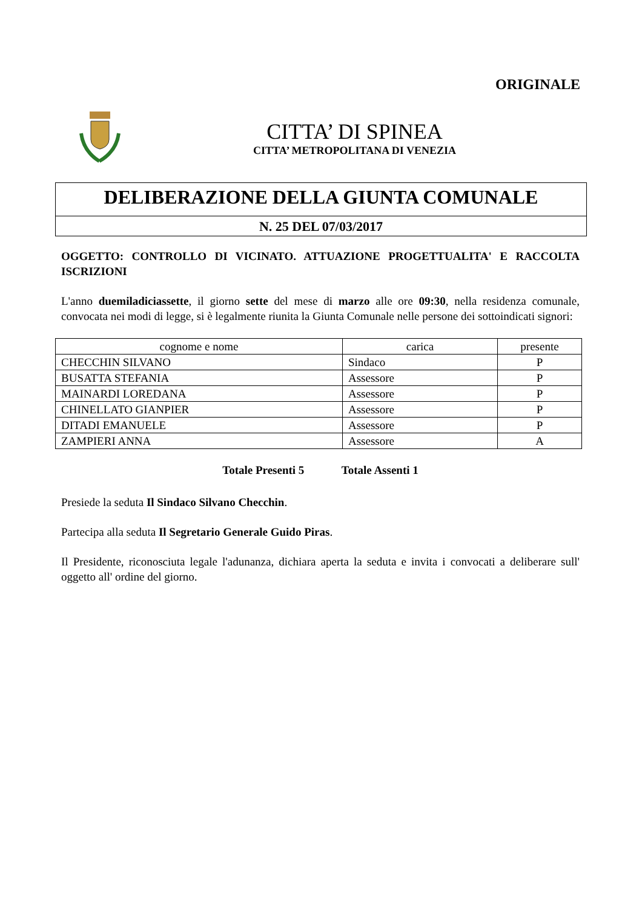ORIGINALE
CITTA’ DI SPINEA
CITTA’ METROPOLITANA DI VENEZIA
DELIBERAZIONE DELLA GIUNTA COMUNALE
N. 25 DEL 07/03/2017
OGGETTO: CONTROLLO DI VICINATO. ATTUAZIONE PROGETTUALITA' E RACCOLTA ISCRIZIONI
L'anno duemiladiciassette, il giorno sette del mese di marzo alle ore 09:30, nella residenza comunale, convocata nei modi di legge, si è legalmente riunita la Giunta Comunale nelle persone dei sottoindicati signori:
| cognome e nome | carica | presente |
| --- | --- | --- |
| CHECCHIN SILVANO | Sindaco | P |
| BUSATTA STEFANIA | Assessore | P |
| MAINARDI LOREDANA | Assessore | P |
| CHINELLATO GIANPIER | Assessore | P |
| DITADI EMANUELE | Assessore | P |
| ZAMPIERI ANNA | Assessore | A |
Totale Presenti 5 Totale Assenti 1
Presiede la seduta Il Sindaco Silvano Checchin.
Partecipa alla seduta Il Segretario Generale Guido Piras.
Il Presidente, riconosciuta legale l'adunanza, dichiara aperta la seduta e invita i convocati a deliberare sull' oggetto all' ordine del giorno.